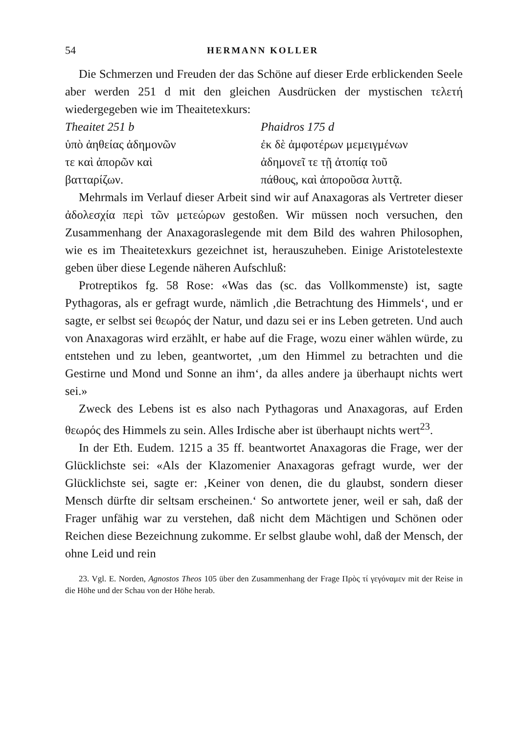54 HERMANN KOLLER
Die Schmerzen und Freuden der das Schöne auf dieser Erde erblickenden Seele aber werden 251 d mit den gleichen Ausdrücken der mystischen τελετή wiedergegeben wie im Theaitetexkurs:
Theaitet 251 b
ὑπὸ ἀηθείας ἀδημονῶν
τε καὶ ἀπορῶν καὶ
βατταρίζων.
Phaidros 175 d
ἐκ δὲ ἀμφοτέρων μεμειγμένων
ἀδημονεῖ τε τῇ ἀτοπίᾳ τοῦ
πάθους, καὶ ἀποροῦσα λυττᾷ.
Mehrmals im Verlauf dieser Arbeit sind wir auf Anaxagoras als Vertreter dieser ἀδολεσχία περὶ τῶν μετεώρων gestoßen. Wir müssen noch versuchen, den Zusammenhang der Anaxagoraslegende mit dem Bild des wahren Philosophen, wie es im Theaitetexkurs gezeichnet ist, herauszuheben. Einige Aristotelestexte geben über diese Legende näheren Aufschluß:
Protreptikos fg. 58 Rose: «Was das (sc. das Vollkommenste) ist, sagte Pythagoras, als er gefragt wurde, nämlich ‚die Betrachtung des Himmels‘, und er sagte, er selbst sei θεωρός der Natur, und dazu sei er ins Leben getreten. Und auch von Anaxagoras wird erzählt, er habe auf die Frage, wozu einer wählen würde, zu entstehen und zu leben, geantwortet, ‚um den Himmel zu betrachten und die Gestirne und Mond und Sonne an ihm‘, da alles andere ja überhaupt nichts wert sei.»
Zweck des Lebens ist es also nach Pythagoras und Anaxagoras, auf Erden θεωρός des Himmels zu sein. Alles Irdische aber ist überhaupt nichts wert<sup>23</sup>.
In der Eth. Eudem. 1215 a 35 ff. beantwortet Anaxagoras die Frage, wer der Glücklichste sei: «Als der Klazomenier Anaxagoras gefragt wurde, wer der Glücklichste sei, sagte er: ‚Keiner von denen, die du glaubst, sondern dieser Mensch dürfte dir seltsam erscheinen.‘ So antwortete jener, weil er sah, daß der Frager unfähig war zu verstehen, daß nicht dem Mächtigen und Schönen oder Reichen diese Bezeichnung zukomme. Er selbst glaube wohl, daß der Mensch, der ohne Leid und rein
23. Vgl. E. Norden, Agnostos Theos 105 über den Zusammenhang der Frage Πρὸς τί γεγόναμεν mit der Reise in die Höhe und der Schau von der Höhe herab.